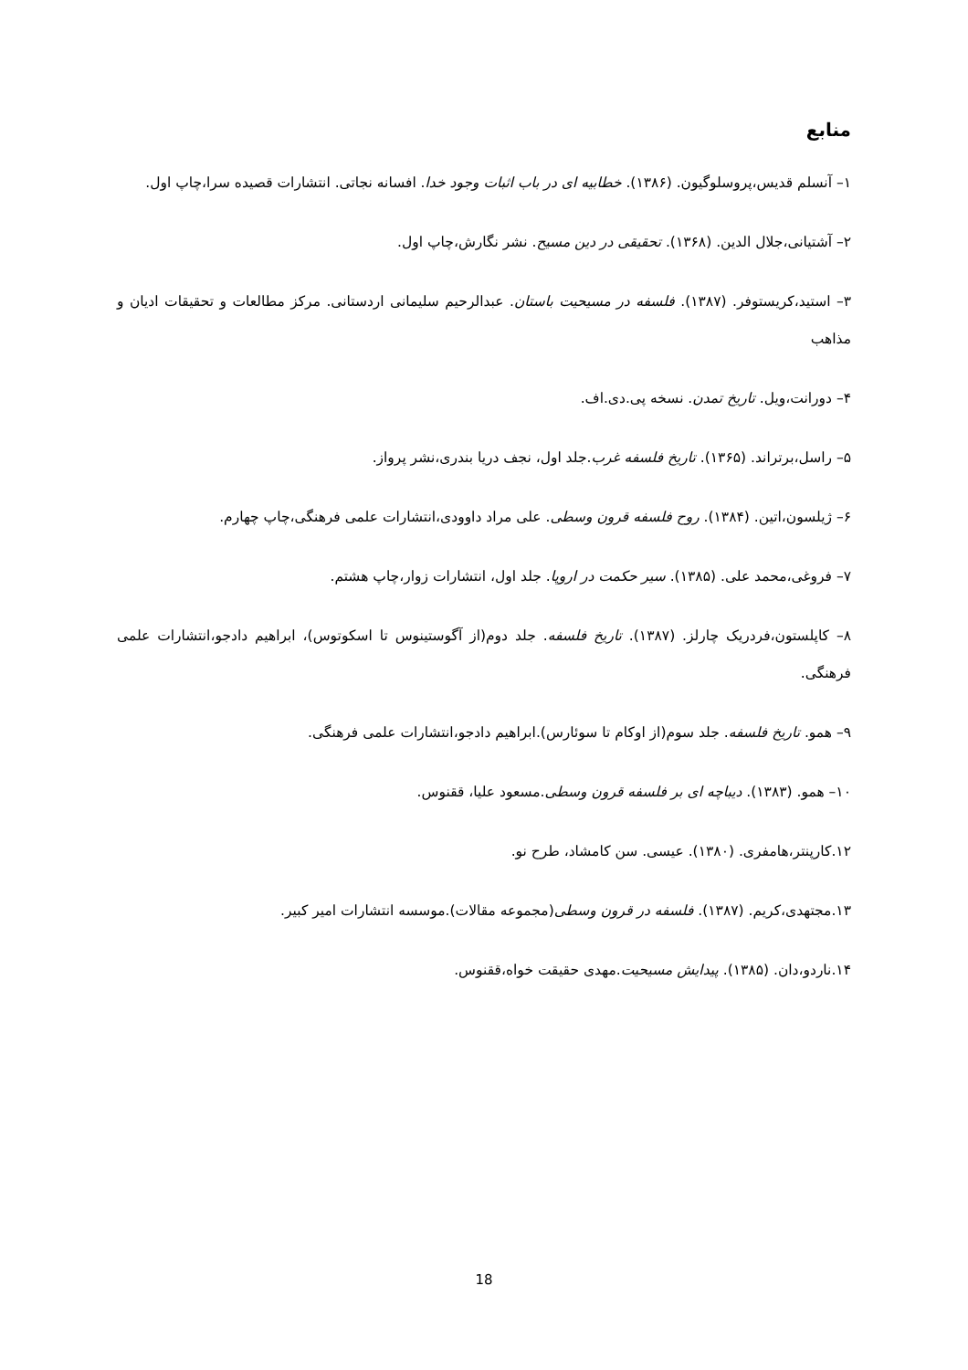منابع
۱– آنسلم قدیس،پروسلوگیون. (۱۳۸۶). خطابیه ای در باب اثبات وجود خدا. افسانه نجاتی. انتشارات قصیده سرا،چاپ اول.
۲– آشتیانی،جلال الدین. (۱۳۶۸). تحقیقی در دین مسیح. نشر نگارش،چاپ اول.
۳– استید،کریستوفر. (۱۳۸۷). فلسفه در مسیحیت باستان. عبدالرحیم سلیمانی اردستانی. مرکز مطالعات و تحقیقات ادیان و مذاهب
۴– دورانت،ویل. تاریخ تمدن. نسخه پی.دی.اف.
۵– راسل،برتراند. (۱۳۶۵). تاریخ فلسفه غرب.جلد اول، نجف دریا بندری،نشر پرواز.
۶– ژیلسون،اتین. (۱۳۸۴). روح فلسفه قرون وسطی. علی مراد داوودی،انتشارات علمی فرهنگی،چاپ چهارم.
۷– فروغی،محمد علی. (۱۳۸۵). سیر حکمت در اروپا. جلد اول، انتشارات زوار،چاپ هشتم.
۸– کاپلستون،فردریک چارلز. (۱۳۸۷). تاریخ فلسفه. جلد دوم(از آگوستینوس تا اسکوتوس)، ابراهیم دادجو،انتشارات علمی فرهنگی.
۹– همو. تاریخ فلسفه. جلد سوم(از اوکام تا سوئارس).ابراهیم دادجو،انتشارات علمی فرهنگی.
۱۰– همو. (۱۳۸۳). دیباچه ای بر فلسفه قرون وسطی.مسعود علیا، ققنوس.
۱۲.کارپنتر،هامفری. (۱۳۸۰). عیسی. سن کامشاد، طرح نو.
۱۳.مجتهدی،کریم. (۱۳۸۷). فلسفه در قرون وسطی(مجموعه مقالات).موسسه انتشارات امیر کبیر.
۱۴.ناردو،دان. (۱۳۸۵). پیدایش مسیحیت.مهدی حقیقت خواه،ققنوس.
18